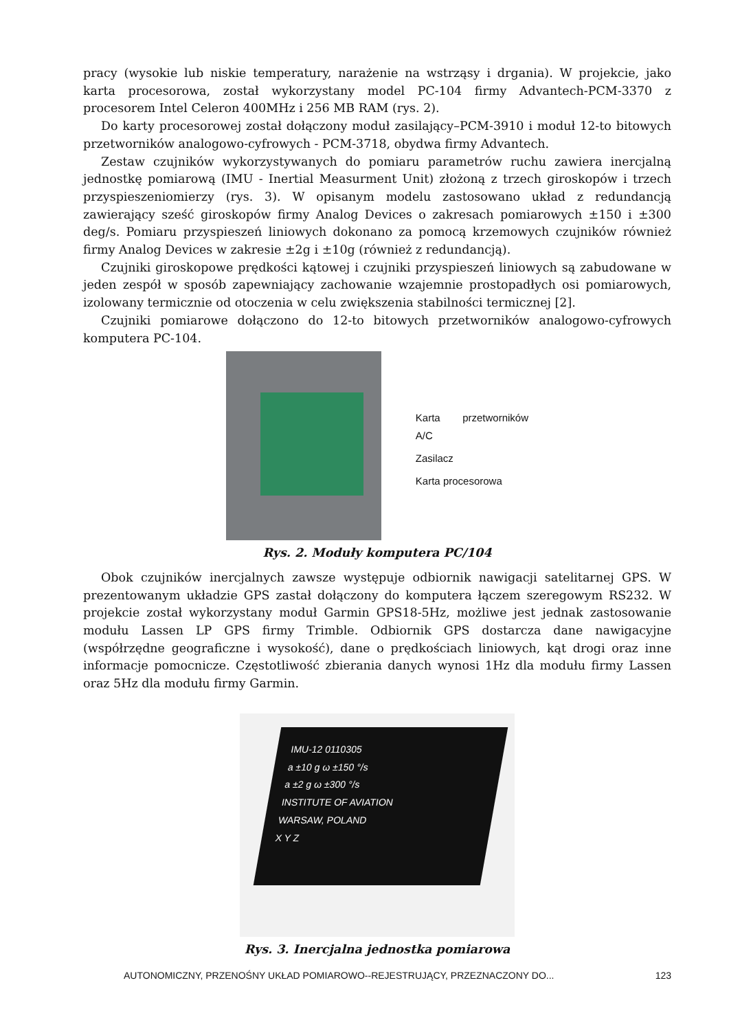pracy (wysokie lub niskie temperatury, narażenie na wstrząsy i drgania). W projekcie, jako karta procesorowa, został wykorzystany model PC-104 firmy Advantech-PCM-3370 z procesorem Intel Celeron 400MHz i 256 MB RAM (rys. 2).
Do karty procesorowej został dołączony moduł zasilający–PCM-3910 i moduł 12-to bitowych przetworników analogowo-cyfrowych - PCM-3718, obydwa firmy Advantech.
Zestaw czujników wykorzystywanych do pomiaru parametrów ruchu zawiera inercjalną jednostkę pomiarową (IMU - Inertial Measurment Unit) złożoną z trzech giroskopów i trzech przyspieszeniomierzy (rys. 3). W opisanym modelu zastosowano układ z redundancją zawierający sześć giroskopów firmy Analog Devices o zakresach pomiarowych ±150 i ±300 deg/s. Pomiaru przyspieszeń liniowych dokonano za pomocą krzemowych czujników również firmy Analog Devices w zakresie ±2g i ±10g (również z redundancją).
Czujniki giroskopowe prędkości kątowej i czujniki przyspieszeń liniowych są zabudowane w jeden zespół w sposób zapewniający zachowanie wzajemnie prostopadłych osi pomiarowych, izolowany termicznie od otoczenia w celu zwiększenia stabilności termicznej [2].
Czujniki pomiarowe dołączono do 12-to bitowych przetworników analogowo-cyfrowych komputera PC-104.
Karta przetworników A/C
Zasilacz
Karta procesorowa
Rys. 2. Moduły komputera PC/104
Obok czujników inercjalnych zawsze występuje odbiornik nawigacji satelitarnej GPS. W prezentowanym układzie GPS zastał dołączony do komputera łączem szeregowym RS232. W projekcie został wykorzystany moduł Garmin GPS18-5Hz, możliwe jest jednak zastosowanie modułu Lassen LP GPS firmy Trimble. Odbiornik GPS dostarcza dane nawigacyjne (współrzędne geograficzne i wysokość), dane o prędkościach liniowych, kąt drogi oraz inne informacje pomocnicze. Częstotliwość zbierania danych wynosi 1Hz dla modułu firmy Lassen oraz 5Hz dla modułu firmy Garmin.
IMU-12 0110305
a ±10 g ω ±150 °/s
a ±2 g ω ±300 °/s
INSTITUTE OF AVIATION
WARSAW, POLAND
X Y Z
Rys. 3. Inercjalna jednostka pomiarowa
AUTONOMICZNY, PRZENOŚNY UKŁAD POMIAROWO--REJESTRUJĄCY, PRZEZNACZONY DO... 123